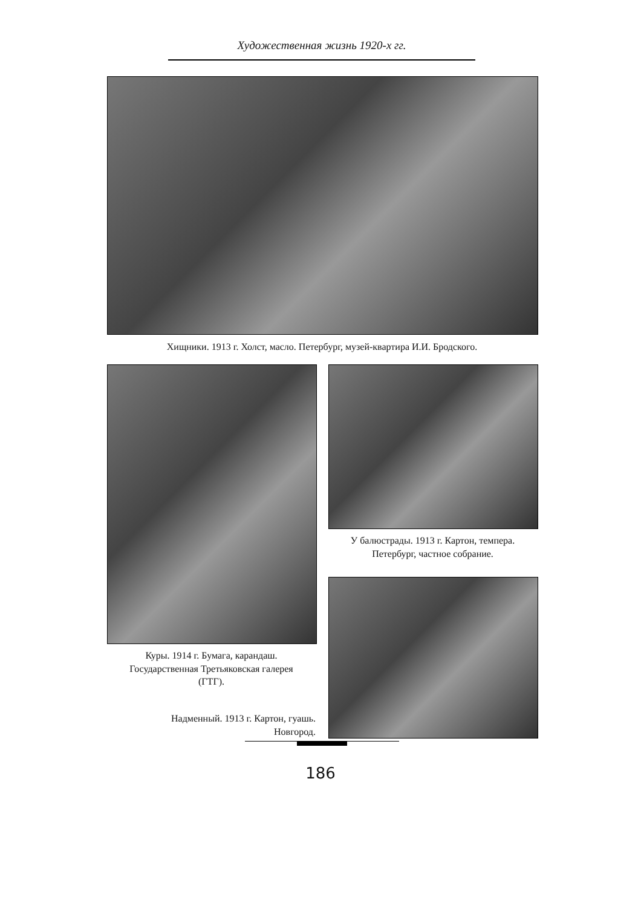Художественная жизнь 1920-х гг.
Хищники. 1913 г. Холст, масло. Петербург, музей-квартира И.И. Бродского.
У балюстрады. 1913 г. Картон, темпера.
Петербург, частное собрание.
Куры. 1914 г. Бумага, карандаш.
Государственная Третьяковская галерея
(ГТГ).
Надменный. 1913 г. Картон, гуашь.
Новгород.
186